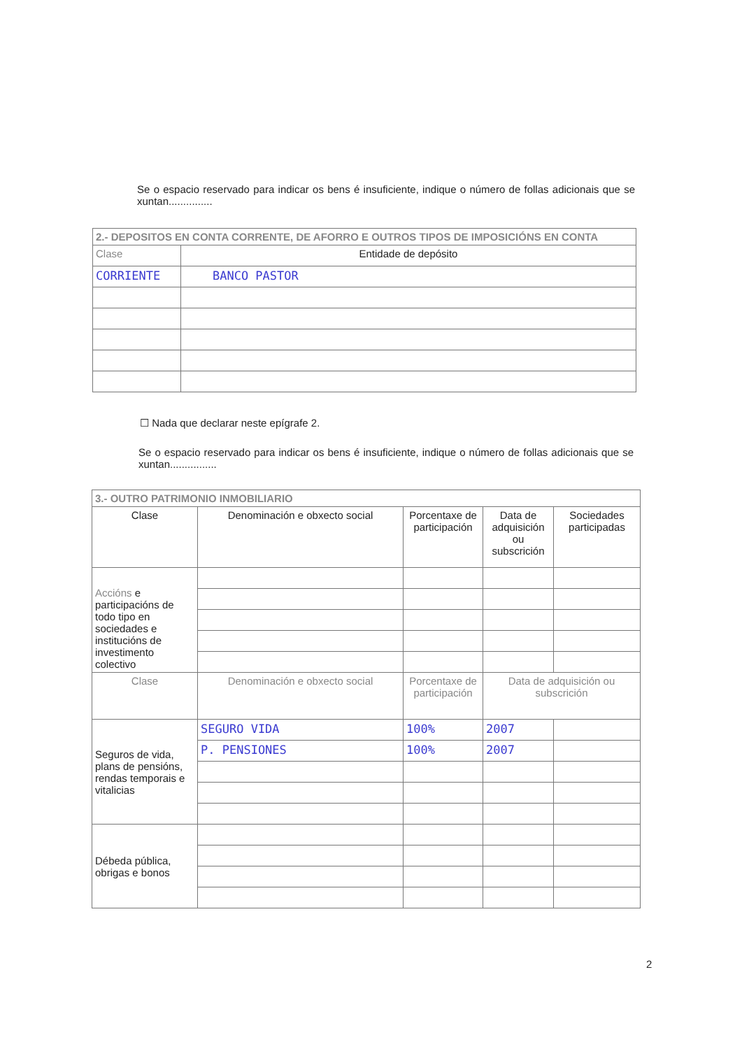Se o espacio reservado para indicar os bens é insuficiente, indique o número de follas adicionais que se xuntan...............
| 2.- DEPOSITOS EN CONTA CORRENTE, DE AFORRO E OUTROS TIPOS DE IMPOSICIÓNS EN CONTA | |
| --- | --- |
| Clase | Entidade de depósito |
| CORRIENTE | BANCO PASTOR |
☐ Nada que declarar neste epígrafe 2.
Se o espacio reservado para indicar os bens é insuficiente, indique o número de follas adicionais que se xuntan................
| 3.- OUTRO PATRIMONIO INMOBILIARIO | | | | |
| --- | --- | --- | --- | --- |
| Clase | Denominación e obxecto social | Porcentaxe de participación | Data de adquisición ou subscrición | Sociedades participadas |
| Accións e participacións de todo tipo en sociedades e institucións de investimento colectivo | | | | |
| Clase | Denominación e obxecto social | Porcentaxe de participación | Data de adquisición ou subscrición | |
| Seguros de vida, plans de pensións, rendas temporais e vitalicias | SEGURO VIDA | 100% | 2007 | |
| | P. PENSIONES | 100% | 2007 | |
| Débeda pública, obrigas e bonos | | | | |
2